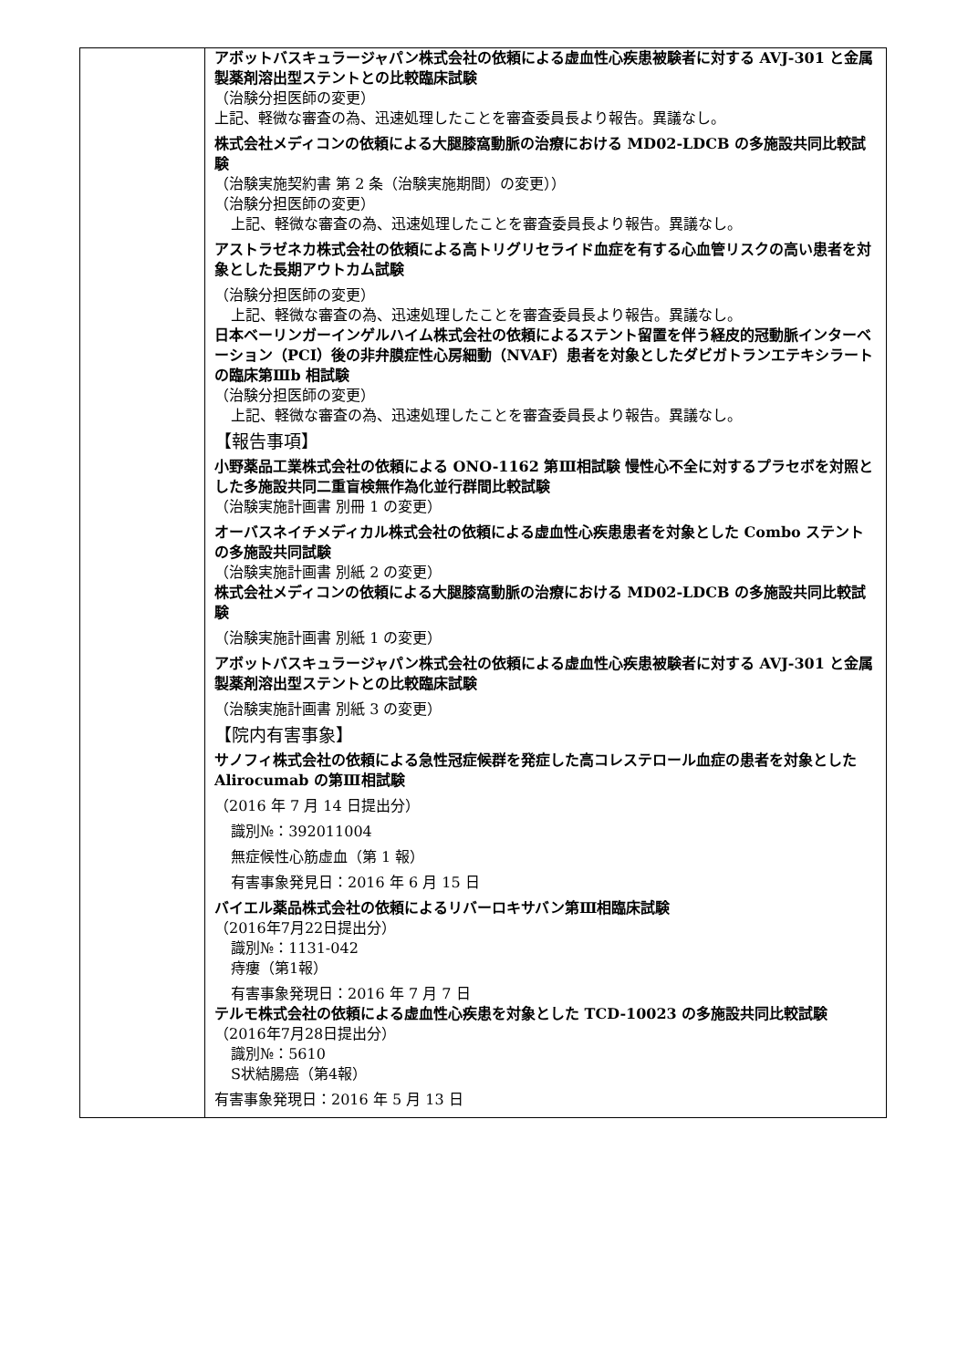| | アボットバスキュラージャパン株式会社の依頼による虚血性心疾患被験者に対する AVJ-301 と金属製薬剤溶出型ステントとの比較臨床試験 （治験分担医師の変更） 上記、軽微な審査の為、迅速処理したことを審査委員長より報告。異議なし。 株式会社メディコンの依頼による大腿膝窩動脈の治療における MD02-LDCB の多施設共同比較試験 （治験実施契約書 第 2 条（治験実施期間）の変更）） （治験分担医師の変更） 上記、軽微な審査の為、迅速処理したことを審査委員長より報告。異議なし。 アストラゼネカ株式会社の依頼による高トリグリセライド血症を有する心血管リスクの高い患者を対象とした長期アウトカム試験 （治験分担医師の変更） 上記、軽微な審査の為、迅速処理したことを審査委員長より報告。異議なし。 日本ベーリンガーインゲルハイム株式会社の依頼によるステント留置を伴う経皮的冠動脈インターベーション（PCI）後の非弁膜症性心房細動（NVAF）患者を対象としたダビガトランエテキシラートの臨床第Ⅲb 相試験 （治験分担医師の変更） 上記、軽微な審査の為、迅速処理したことを審査委員長より報告。異議なし。 【報告事項】 小野薬品工業株式会社の依頼による ONO-1162 第Ⅲ相試験 慢性心不全に対するプラセボを対照とした多施設共同二重盲検無作為化並行群間比較試験 （治験実施計画書 別冊 1 の変更） オーバスネイチメディカル株式会社の依頼による虚血性心疾患患者を対象とした Combo ステントの多施設共同試験 （治験実施計画書 別紙 2 の変更） 株式会社メディコンの依頼による大腿膝窩動脈の治療における MD02-LDCB の多施設共同比較試験 （治験実施計画書 別紙 1 の変更） アボットバスキュラージャパン株式会社の依頼による虚血性心疾患被験者に対する AVJ-301 と金属製薬剤溶出型ステントとの比較臨床試験 （治験実施計画書 別紙 3 の変更） 【院内有害事象】 サノフィ株式会社の依頼による急性冠症候群を発症した高コレステロール血症の患者を対象とした Alirocumab の第Ⅲ相試験 （2016 年 7 月 14 日提出分） 識別№：392011004 無症候性心筋虚血（第 1 報） 有害事象発見日：2016 年 6 月 15 日 バイエル薬品株式会社の依頼によるリバーロキサバン第Ⅲ相臨床試験 （2016年7月22日提出分） 識別№：1131-042 痔瘻（第1報） 有害事象発現日：2016 年 7 月 7 日 テルモ株式会社の依頼による虚血性心疾患を対象とした TCD-10023 の多施設共同比較試験 （2016年7月28日提出分） 識別№：5610 S状結腸癌（第4報） 有害事象発現日：2016 年 5 月 13 日 |